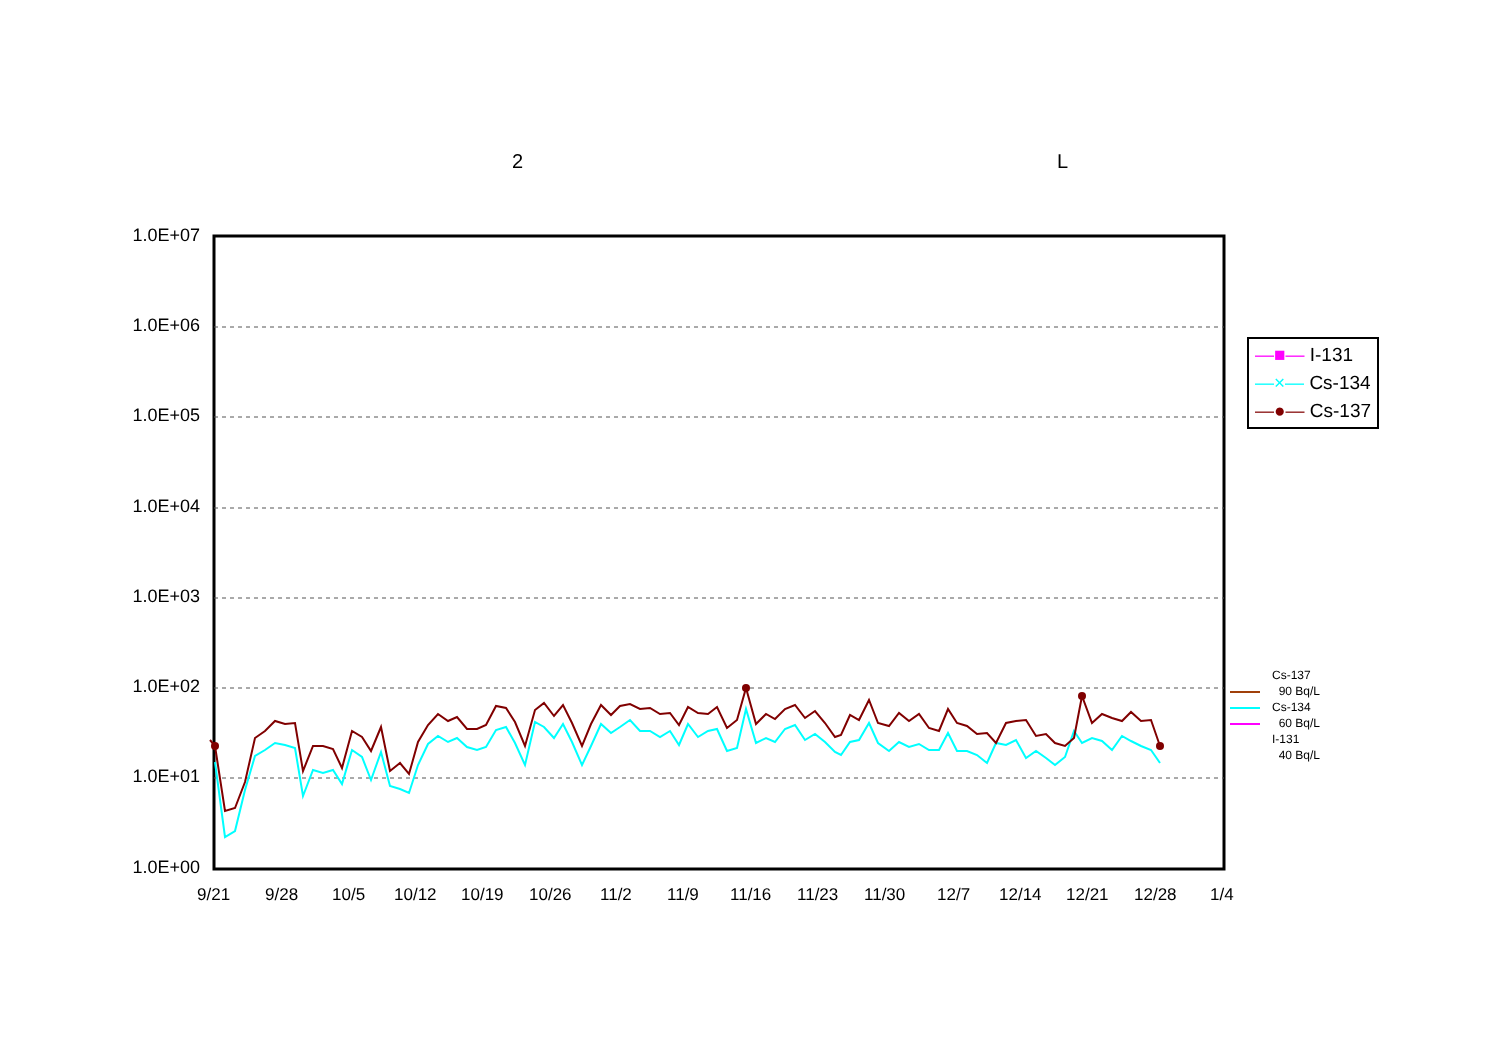2 L
1.0E+07
1.0E+06
1.0E+05
1.0E+04
1.0E+03
1.0E+02
1.0E+01
1.0E+00
9/21 9/28 10/5 10/12 10/19 10/26 11/2 11/9 11/16 11/23 11/30 12/7 12/14 12/21 12/28 1/4
—■— I-131
—×— Cs-134
—●— Cs-137
Cs-137
90 Bq/L
Cs-134
60 Bq/L
I-131
40 Bq/L